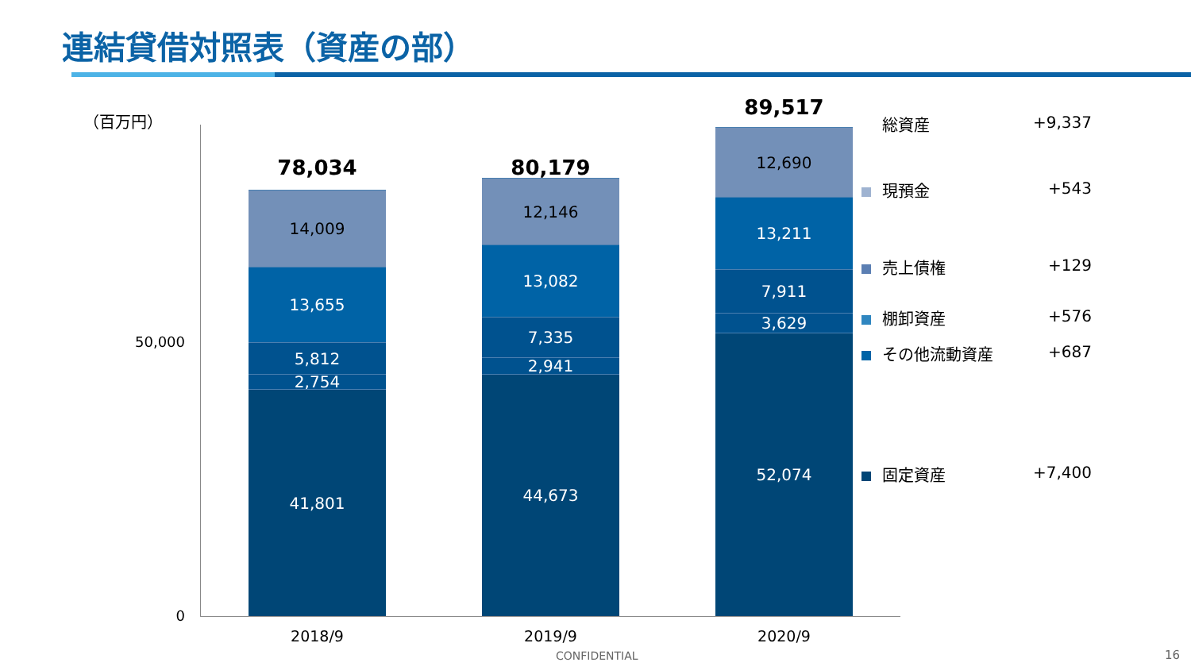連結貸借対照表（資産の部）
（百万円）
50,000
0
78,034
14,009
13,655
5,812
2,754
41,801
80,179
12,146
13,082
7,335
2,941
44,673
89,517
12,690
13,211
7,911
3,629
52,074
2018/9 2019/9 2020/9
総資産 +9,337
現預金 +543
売上債権 +129
棚卸資産 +576
その他流動資産 +687
固定資産 +7,400
CONFIDENTIAL 16